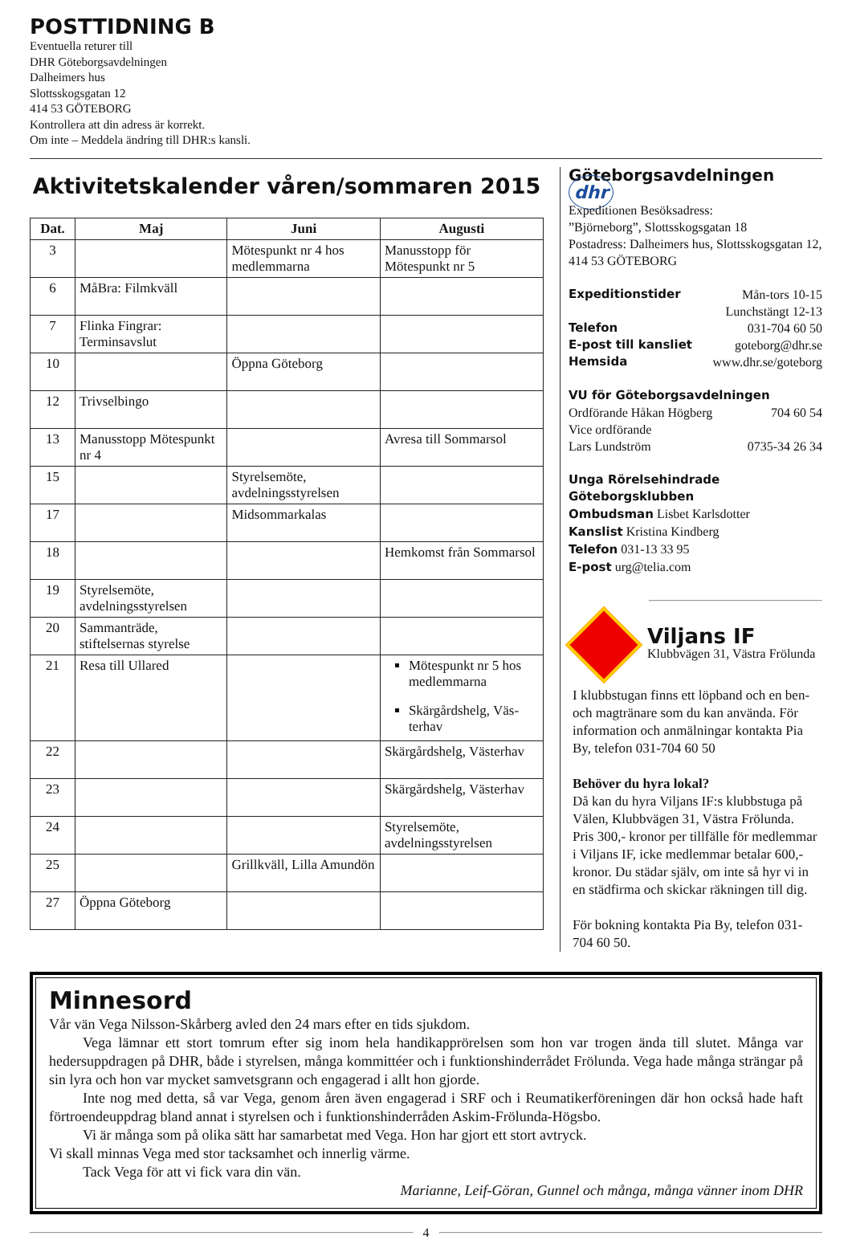POSTTIDNING B
Eventuella returer till
DHR Göteborgsavdelningen
Dalheimers hus
Slottsskogsgatan 12
414 53 GÖTEBORG
Kontrollera att din adress är korrekt.
Om inte – Meddela ändring till DHR:s kansli.
Aktivitetskalender våren/sommaren 2015
| Dat. | Maj | Juni | Augusti |
| --- | --- | --- | --- |
| 3 | | Mötespunkt nr 4 hos medlemmarna | Manusstopp för Mötespunkt nr 5 |
| 6 | MåBra: Filmkväll | | |
| 7 | Flinka Fingrar: Terminsavslut | | |
| 10 | | Öppna Göteborg | |
| 12 | Trivselbingo | | |
| 13 | Manusstopp Mötespunkt nr 4 | | Avresa till Sommarsol |
| 15 | | Styrelsemöte, avdelningsstyrelsen | |
| 17 | | Midsommarkalas | |
| 18 | | | Hemkomst från Sommarsol |
| 19 | Styrelsemöte, avdelningsstyrelsen | | |
| 20 | Sammanträde, stiftelsernas styrelse | | |
| 21 | Resa till Ullared | | Mötespunkt nr 5 hos medlemmarna Skärgårdshelg, Väs-terhav |
| 22 | | | Skärgårdshelg, Västerhav |
| 23 | | | Skärgårdshelg, Västerhav |
| 24 | | | Styrelsemöte, avdelningsstyrelsen |
| 25 | | Grillkväll, Lilla Amundön | |
| 27 | Öppna Göteborg | | |
Göteborgsavdelningen dhr
Expeditionen Besöksadress:
”Björneborg”, Slottsskogsgatan 18
Postadress: Dalheimers hus, Slottsskogsgatan 12, 414 53 GÖTEBORG
Expeditionstider Mån-tors 10-15
Lunchstängt 12-13
Telefon 031-704 60 50
E-post till kansliet goteborg@dhr.se
Hemsida www.dhr.se/goteborg
VU för Göteborgsavdelningen
Ordförande Håkan Högberg 704 60 54
Vice ordförande
Lars Lundström 0735-34 26 34
Unga Rörelsehindrade Göteborgsklubben
Ombudsman Lisbet Karlsdotter
Kanslist Kristina Kindberg
Telefon 031-13 33 95
E-post urg@telia.com
Viljans IF
Klubbvägen 31, Västra Frölunda
I klubbstugan finns ett löpband och en ben- och magtränare som du kan använda. För information och anmälningar kontakta Pia By, telefon 031-704 60 50
Behöver du hyra lokal?
Då kan du hyra Viljans IF:s klubbstuga på Välen, Klubbvägen 31, Västra Frölunda. Pris 300,- kronor per tillfälle för medlemmar i Viljans IF, icke medlemmar betalar 600,- kronor. Du städar själv, om inte så hyr vi in en städfirma och skickar räkningen till dig.
För bokning kontakta Pia By, telefon 031-704 60 50.
Minnesord
Vår vän Vega Nilsson-Skårberg avled den 24 mars efter en tids sjukdom.
Vega lämnar ett stort tomrum efter sig inom hela handikapprörelsen som hon var trogen ända till slutet. Många var hedersuppdragen på DHR, både i styrelsen, många kommittéer och i funktionshinderrådet Frölunda. Vega hade många strängar på sin lyra och hon var mycket samvetsgrann och engagerad i allt hon gjorde.
Inte nog med detta, så var Vega, genom åren även engagerad i SRF och i Reumatikerföreningen där hon också hade haft förtroendeuppdrag bland annat i styrelsen och i funktionshinderråden Askim-Frölunda-Högsbo.
Vi är många som på olika sätt har samarbetat med Vega. Hon har gjort ett stort avtryck.
Vi skall minnas Vega med stor tacksamhet och innerlig värme.
Tack Vega för att vi fick vara din vän.
Marianne, Leif-Göran, Gunnel och många, många vänner inom DHR
4